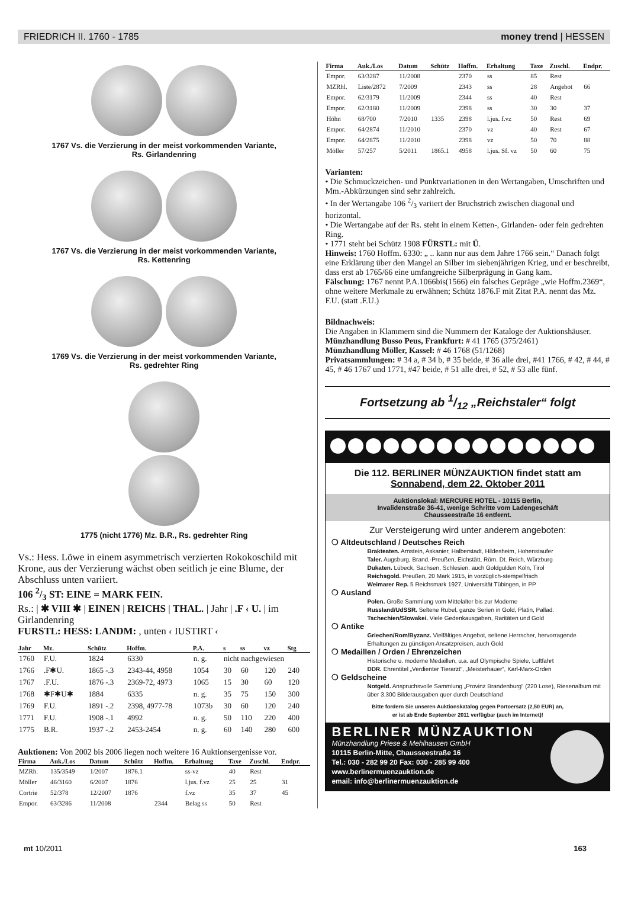FRIEDRICH II. 1760 - 1785 money trend | HESSEN
1767 Vs. die Verzierung in der meist vorkommenden Variante,
Rs. Girlandenring
1767 Vs. die Verzierung in der meist vorkommenden Variante,
Rs. Kettenring
1769 Vs. die Verzierung in der meist vorkommenden Variante,
Rs. gedrehter Ring
1775 (nicht 1776) Mz. B.R., Rs. gedrehter Ring
Vs.: Hess. Löwe in einem asymmetrisch verzierten Rokokoschild mit Krone, aus der Verzierung wächst oben seitlich je eine Blume, der Abschluss unten variiert.
106 2/3 ST: EINE = MARK FEIN.
Rs.: | ✱ VIII ✱ | EINEN | REICHS | THAL. | Jahr | .F ‹ U. | im Girlandenring
FURSTL: HESS: LANDM: , unten ‹ IUSTIRT ‹
| Jahr | Mz. | Schütz | Hoffm. | P.A. | s | ss | vz | Stg |
| --- | --- | --- | --- | --- | --- | --- | --- | --- |
| 1760 | F.U. | 1824 | 6330 | n. g. | nicht nachgewiesen | | | |
| 1766 | .F✱U. | 1865 -.3 | 2343-44, 4958 | 1054 | 30 | 60 | 120 | 240 |
| 1767 | .F.U. | 1876 -.3 | 2369-72, 4973 | 1065 | 15 | 30 | 60 | 120 |
| 1768 | ✱F✱U✱ | 1884 | 6335 | n. g. | 35 | 75 | 150 | 300 |
| 1769 | F.U. | 1891 -.2 | 2398, 4977-78 | 1073b | 30 | 60 | 120 | 240 |
| 1771 | F.U. | 1908 -.1 | 4992 | n. g. | 50 | 110 | 220 | 400 |
| 1775 | B.R. | 1937 -.2 | 2453-2454 | n. g. | 60 | 140 | 280 | 600 |
Auktionen: Von 2002 bis 2006 liegen noch weitere 16 Auktionsergenisse vor.
| Firma | Auk./Los | Datum | Schütz | Hoffm. | Erhaltung | Taxe | Zuschl. | Endpr. |
| --- | --- | --- | --- | --- | --- | --- | --- | --- |
| MZRh. | 135/3549 | 1/2007 | 1876.1 | | ss-vz | 40 | Rest | |
| Möller | 46/3160 | 6/2007 | 1876 | | l.jus. f.vz | 25 | 25 | 31 |
| Cortrie | 52/378 | 12/2007 | 1876 | | f.vz | 35 | 37 | 45 |
| Empor. | 63/3286 | 11/2008 | | 2344 | Belag ss | 50 | Rest | |
| Firma | Auk./Los | Datum | Schütz | Hoffm. | Erhaltung | Taxe | Zuschl. | Endpr. |
| --- | --- | --- | --- | --- | --- | --- | --- | --- |
| Empor. | 63/3287 | 11/2008 | | 2370 | ss | 85 | Rest | |
| MZRhl. | Liste/2872 | 7/2009 | | 2343 | ss | 28 | Angebot | 66 |
| Empor. | 62/3179 | 11/2009 | | 2344 | ss | 40 | Rest | |
| Empor. | 62/3180 | 11/2009 | | 2398 | ss | 30 | 30 | 37 |
| Höhn | 68/700 | 7/2010 | 1335 | 2398 | l.jus. f.vz | 50 | Rest | 69 |
| Empor. | 64/2874 | 11/2010 | | 2370 | vz | 40 | Rest | 67 |
| Empor. | 64/2875 | 11/2010 | | 2398 | vz | 50 | 70 | 88 |
| Möller | 57/257 | 5/2011 | 1865.1 | 4958 | l.jus. Sf. vz | 50 | 60 | 75 |
Varianten:
• Die Schmuckzeichen- und Punktvariationen in den Wertangaben, Umschriften und Mm.-Abkürzungen sind sehr zahlreich.
• In der Wertangabe 106 2/3 variiert der Bruchstrich zwischen diagonal und horizontal.
• Die Wertangabe auf der Rs. steht in einem Ketten-, Girlanden- oder fein gedrehten Ring.
• 1771 steht bei Schütz 1908 FÜRSTL: mit Ü.
Hinweis: 1760 Hoffm. 6330: „ .. kann nur aus dem Jahre 1766 sein.“ Danach folgt eine Erklärung über den Mangel an Silber im siebenjährigen Krieg, und er beschreibt, dass erst ab 1765/66 eine umfangreiche Silberprägung in Gang kam.
Fälschung: 1767 nennt P.A.1066bis(1566) ein falsches Gepräge „wie Hoffm.2369“, ohne weitere Merkmale zu erwähnen; Schütz 1876.F mit Zitat P.A. nennt das Mz. F.U. (statt .F.U.)
Bildnachweis:
Die Angaben in Klammern sind die Nummern der Kataloge der Auktionshäuser.
Münzhandlung Busso Peus, Frankfurt: # 41 1765 (375/2461)
Münzhandlung Möller, Kassel: # 46 1768 (51/1268)
Privatsammlungen: # 34 a, # 34 b, # 35 beide, # 36 alle drei, #41 1766, # 42, # 44, # 45, # 46 1767 und 1771, #47 beide, # 51 alle drei, # 52, # 53 alle fünf.
Fortsetzung ab 1/12 „Reichstaler“ folgt
Die 112. BERLINER MÜNZAUKTION findet statt am
Sonnabend, dem 22. Oktober 2011
Auktionslokal: MERCURE HOTEL - 10115 Berlin,
Invalidenstraße 36-41, wenige Schritte vom Ladengeschäft
Chausseestraße 16 entfernt.
Zur Versteigerung wird unter anderem angeboten:
❍ Altdeutschland / Deutsches Reich
Brakteaten. Arnstein, Askanier, Halberstadt, Hildesheim, Hohenstaufer
Taler. Augsburg, Brand.-Preußen, Eichstätt, Röm. Dt. Reich, Würzburg
Dukaten. Lübeck, Sachsen, Schlesien, auch Goldgulden Köln, Tirol
Reichsgold. Preußen, 20 Mark 1915, in vorzüglich-stempelfrisch
Weimarer Rep. 5 Reichsmark 1927, Universität Tübingen, in PP
❍ Ausland
Polen. Große Sammlung vom Mittelalter bis zur Moderne
Russland/UdSSR. Seltene Rubel, ganze Serien in Gold, Platin, Pallad.
Tschechien/Slowakei. Viele Gedenkausgaben, Raritäten und Gold
❍ Antike
Griechen/Rom/Byzanz. Vielfältiges Angebot, seltene Herrscher, hervorragende Erhaltungen zu günstigen Ansatzpreisen, auch Gold
❍ Medaillen / Orden / Ehrenzeichen
Historische u. moderne Medaillen, u.a. auf Olympische Spiele, Luftfahrt
DDR. Ehrentitel „Verdienter Tierarzt“, „Meisterhauer“, Karl-Marx-Orden
❍ Geldscheine
Notgeld. Anspruchsvolle Sammlung „Provinz Brandenburg“ (220 Lose), Riesenalbum mit über 3.300 Bilderausgaben quer durch Deutschland
Bitte fordern Sie unseren Auktionskatalog gegen Portoersatz (2,50 EUR) an,
er ist ab Ende September 2011 verfügbar (auch im Internet)!
BERLINER MÜNZAUKTION
Münzhandlung Priese & Mehlhausen GmbH
10115 Berlin-Mitte, Chausseestraße 16
Tel.: 030 - 282 99 20 Fax: 030 - 285 99 400
www.berlinermuenzauktion.de
email: info@berlinermuenzauktion.de
mt 10/2011 163